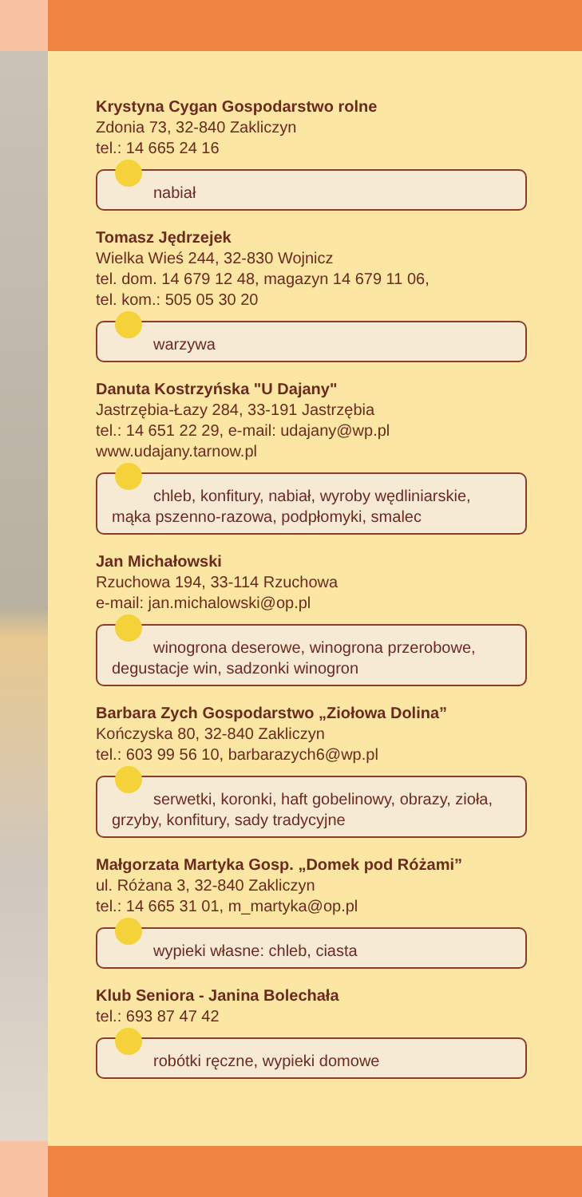Krystyna Cygan Gospodarstwo rolne
Zdonia 73, 32-840 Zakliczyn
tel.: 14 665 24 16
nabiał
Tomasz Jędrzejek
Wielka Wieś 244, 32-830 Wojnicz
tel. dom. 14 679 12 48, magazyn 14 679 11 06,
tel. kom.: 505 05 30 20
warzywa
Danuta Kostrzyńska "U Dajany"
Jastrzębia-Łazy 284, 33-191 Jastrzębia
tel.: 14 651 22 29, e-mail: udajany@wp.pl
www.udajany.tarnow.pl
chleb, konfitury, nabiał, wyroby wędliniarskie,
mąka pszenno-razowa, podpłomyki, smalec
Jan Michałowski
Rzuchowa 194, 33-114 Rzuchowa
e-mail: jan.michalowski@op.pl
winogrona deserowe, winogrona przerobowe,
degustacje win, sadzonki winogron
Barbara Zych Gospodarstwo „Ziołowa Dolina”
Kończyska 80, 32-840 Zakliczyn
tel.: 603 99 56 10, barbarazych6@wp.pl
serwetki, koronki, haft gobelinowy, obrazy, zioła,
grzyby, konfitury, sady tradycyjne
Małgorzata Martyka Gosp. „Domek pod Różami”
ul. Różana 3, 32-840 Zakliczyn
tel.: 14 665 31 01, m_martyka@op.pl
wypieki własne: chleb, ciasta
Klub Seniora - Janina Bolechała
tel.: 693 87 47 42
robótki ręczne, wypieki domowe